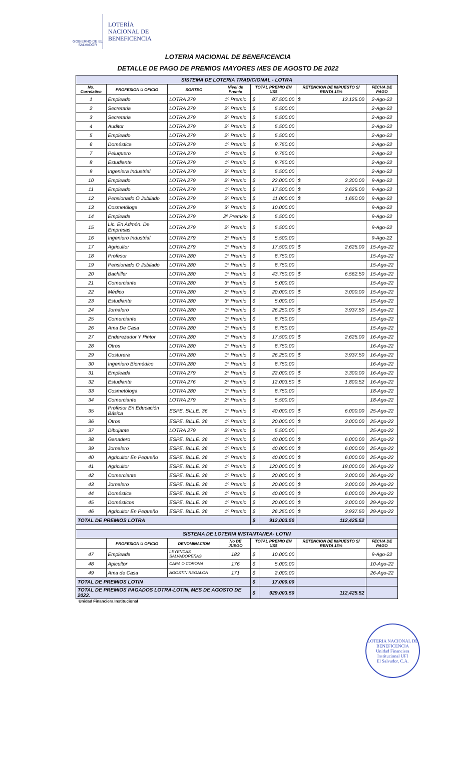GOBIERNO DE EL SALVADOR
LOTERÍA
NACIONAL DE
BENEFICENCIA
LOTERIA NACIONAL DE BENEFICENCIA
DETALLE DE PAGO DE PREMIOS MAYORES MES DE AGOSTO DE 2022
| SISTEMA DE LOTERIA TRADICIONAL - LOTRA | | | | | | | |
| No. Correlativo | PROFESION U OFICIO | SORTEO | Nivel de Premio | TOTAL PREMIO EN US$ | | RETENCION DE IMPUESTO S/ RENTA 15% | FECHA DE PAGO |
| 1 | Empleado | LOTRA 279 | 1º Premio | $ | 87,500.00 | $ 13,125.00 | 2-Ago-22 |
| 2 | Secretaria | LOTRA 279 | 2º Premio | $ | 5,500.00 | | 2-Ago-22 |
| 3 | Secretaria | LOTRA 279 | 2º Premio | $ | 5,500.00 | | 2-Ago-22 |
| 4 | Auditor | LOTRA 279 | 2º Premio | $ | 5,500.00 | | 2-Ago-22 |
| 5 | Empleado | LOTRA 279 | 2º Premio | $ | 5,500.00 | | 2-Ago-22 |
| 6 | Doméstica | LOTRA 279 | 1º Premio | $ | 8,750.00 | | 2-Ago-22 |
| 7 | Peluquero | LOTRA 279 | 1º Premio | $ | 8,750.00 | | 2-Ago-22 |
| 8 | Estudiante | LOTRA 279 | 1º Premio | $ | 8,750.00 | | 2-Ago-22 |
| 9 | Ingeniera Industrial | LOTRA 279 | 2º Premio | $ | 5,500.00 | | 2-Ago-22 |
| 10 | Empleado | LOTRA 279 | 2º Premio | $ | 22,000.00 | $ 3,300.00 | 9-Ago-22 |
| 11 | Empleado | LOTRA 279 | 1º Premio | $ | 17,500.00 | $ 2,625.00 | 9-Ago-22 |
| 12 | Pensionado O Jubilado | LOTRA 279 | 2º Premio | $ | 11,000.00 | $ 1,650.00 | 9-Ago-22 |
| 13 | Cosmetóloga | LOTRA 279 | 3º Premio | $ | 10,000.00 | | 9-Ago-22 |
| 14 | Empleada | LOTRA 279 | 2º Premkio | $ | 5,500.00 | | 9-Ago-22 |
| 15 | Lic. En Admón. De Empresas | LOTRA 279 | 2º Premio | $ | 5,500.00 | | 9-Ago-22 |
| 16 | Ingeniero Industrial | LOTRA 279 | 2º Premio | $ | 5,500.00 | | 9-Ago-22 |
| 17 | Agricultor | LOTRA 279 | 1º Premio | $ | 17,500.00 | $ 2,625.00 | 15-Ago-22 |
| 18 | Profesor | LOTRA 280 | 1º Premio | $ | 8,750.00 | | 15-Ago-22 |
| 19 | Pensionado O Jubilado | LOTRA 280 | 1º Premio | $ | 8,750.00 | | 15-Ago-22 |
| 20 | Bachiller | LOTRA 280 | 1º Premio | $ | 43,750.00 | $ 6,562.50 | 15-Ago-22 |
| 21 | Comerciante | LOTRA 280 | 3º Premio | $ | 5,000.00 | | 15-Ago-22 |
| 22 | Médico | LOTRA 280 | 2º Premio | $ | 20,000.00 | $ 3,000.00 | 15-Ago-22 |
| 23 | Estudiante | LOTRA 280 | 3º Premio | $ | 5,000.00 | | 15-Ago-22 |
| 24 | Jornalero | LOTRA 280 | 1º Premio | $ | 26,250.00 | $ 3,937.50 | 15-Ago-22 |
| 25 | Comerciante | LOTRA 280 | 1º Premio | $ | 8,750.00 | | 15-Ago-22 |
| 26 | Ama De Casa | LOTRA 280 | 1º Premio | $ | 8,750.00 | | 15-Ago-22 |
| 27 | Enderezador Y Pintor | LOTRA 280 | 1º Premio | $ | 17,500.00 | $ 2,625.00 | 16-Ago-22 |
| 28 | Otros | LOTRA 280 | 1º Premio | $ | 8,750.00 | | 16-Ago-22 |
| 29 | Costurera | LOTRA 280 | 1º Premio | $ | 26,250.00 | $ 3,937.50 | 16-Ago-22 |
| 30 | Ingeniero Biomédico | LOTRA 280 | 1º Premio | $ | 8,750.00 | | 16-Ago-22 |
| 31 | Empleada | LOTRA 279 | 2º Premio | $ | 22,000.00 | $ 3,300.00 | 16-Ago-22 |
| 32 | Estudiante | LOTRA 276 | 2º Premio | $ | 12,003.50 | $ 1,800.52 | 16-Ago-22 |
| 33 | Cosmetóloga | LOTRA 280 | 1º Premio | $ | 8,750.00 | | 18-Ago-22 |
| 34 | Comerciante | LOTRA 279 | 2º Premio | $ | 5,500.00 | | 18-Ago-22 |
| 35 | Profesor En Educación Básica | ESPE. BILLE. 36 | 1º Premio | $ | 40,000.00 | $ 6,000.00 | 25-Ago-22 |
| 36 | Otros | ESPE. BILLE. 36 | 1º Premio | $ | 20,000.00 | $ 3,000.00 | 25-Ago-22 |
| 37 | Dibujante | LOTRA 279 | 2º Premio | $ | 5,500.00 | | 25-Ago-22 |
| 38 | Ganadero | ESPE. BILLE. 36 | 1º Premio | $ | 40,000.00 | $ 6,000.00 | 25-Ago-22 |
| 39 | Jornalero | ESPE. BILLE. 36 | 1º Premio | $ | 40,000.00 | $ 6,000.00 | 25-Ago-22 |
| 40 | Agricultor En Pequeño | ESPE. BILLE. 36 | 1º Premio | $ | 40,000.00 | $ 6,000.00 | 25-Ago-22 |
| 41 | Agricultor | ESPE. BILLE. 36 | 1º Premio | $ | 120,000.00 | $ 18,000.00 | 26-Ago-22 |
| 42 | Comerciante | ESPE. BILLE. 36 | 1º Premio | $ | 20,000.00 | $ 3,000.00 | 26-Ago-22 |
| 43 | Jornalero | ESPE. BILLE. 36 | 1º Premio | $ | 20,000.00 | $ 3,000.00 | 29-Ago-22 |
| 44 | Doméstica | ESPE. BILLE. 36 | 1º Premio | $ | 40,000.00 | $ 6,000.00 | 29-Ago-22 |
| 45 | Domésticos | ESPE. BILLE. 36 | 1º Premio | $ | 20,000.00 | $ 3,000.00 | 29-Ago-22 |
| 46 | Agricultor En Pequeño | ESPE. BILLE. 36 | 1º Premio | $ | 26,250.00 | $ 3,937.50 | 29-Ago-22 |
| TOTAL DE PREMIOS LOTRA | | | | $ | 912,003.50 | 112,425.52 | |
| SISTEMA DE LOTERIA INSTANTANEA- LOTIN | | | | | | | |
| | PROFESION U OFICIO | DENOMINACION | No DE JUEGO | TOTAL PREMIO EN US$ | | RETENCION DE IMPUESTO S/ RENTA 15% | FECHA DE PAGO |
| 47 | Empleada | LEYENDAS SALVADOREÑAS | 183 | $ | 10,000.00 | | 9-Ago-22 |
| 48 | Apicultor | CARA O CORONA | 176 | $ | 5,000.00 | | 10-Ago-22 |
| 49 | Ama de Casa | AGOSTIN REGALON | 171 | $ | 2,000.00 | | 26-Ago-22 |
| TOTAL DE PREMIOS LOTIN | | | | $ | 17,000.00 | | |
| TOTAL DE PREMIOS PAGADOS LOTRA-LOTIN, MES DE AGOSTO DE 2022. | | | | $ | 929,003.50 | 112,425.52 | |
Unidad Financiera Institucional
LOTERIA NACIONAL DE BENEFICENCIA
Unidad Financiera Institucional UFI
El Salvador, C.A.